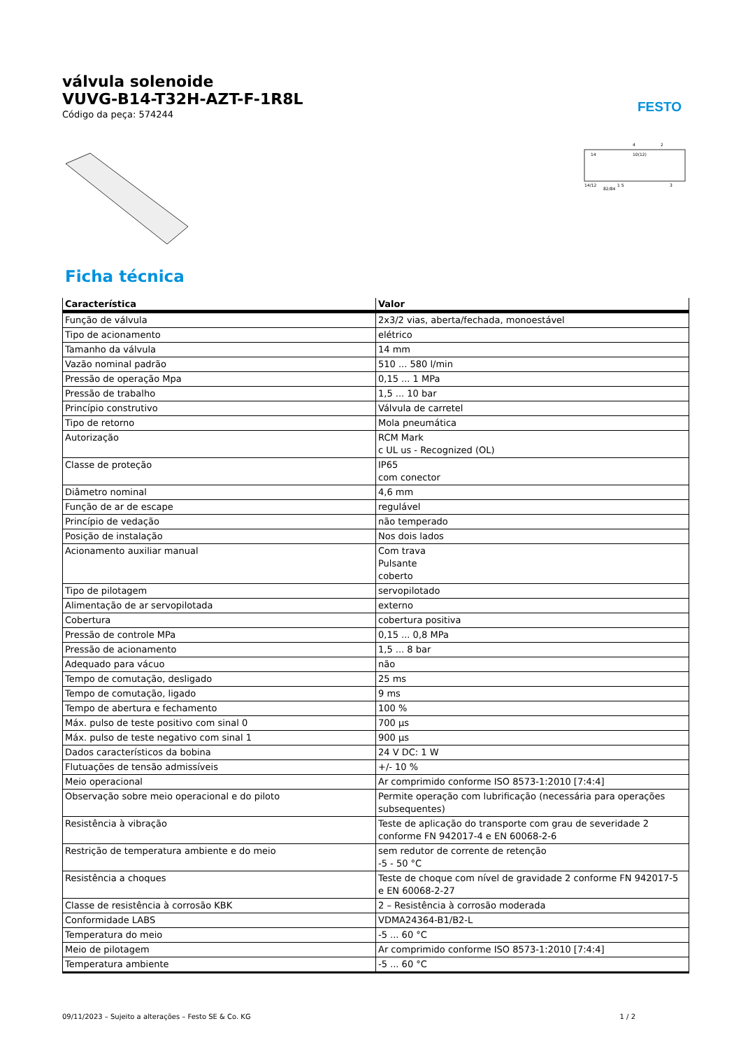FESTO
válvula solenoide
VUVG-B14-T32H-AZT-F-1R8L
Código da peça: 574244
14
4
10(12)
2
14/12
82/84
1 5
3
Ficha técnica
| Característica | Valor |
| --- | --- |
| Função de válvula | 2x3/2 vias, aberta/fechada, monoestável |
| Tipo de acionamento | elétrico |
| Tamanho da válvula | 14 mm |
| Vazão nominal padrão | 510 ... 580 l/min |
| Pressão de operação Mpa | 0,15 ... 1 MPa |
| Pressão de trabalho | 1,5 ... 10 bar |
| Princípio construtivo | Válvula de carretel |
| Tipo de retorno | Mola pneumática |
| Autorização | RCM Mark c UL us - Recognized (OL) |
| Classe de proteção | IP65 com conector |
| Diâmetro nominal | 4,6 mm |
| Função de ar de escape | regulável |
| Princípio de vedação | não temperado |
| Posição de instalação | Nos dois lados |
| Acionamento auxiliar manual | Com trava Pulsante coberto |
| Tipo de pilotagem | servopilotado |
| Alimentação de ar servopilotada | externo |
| Cobertura | cobertura positiva |
| Pressão de controle MPa | 0,15 ... 0,8 MPa |
| Pressão de acionamento | 1,5 ... 8 bar |
| Adequado para vácuo | não |
| Tempo de comutação, desligado | 25 ms |
| Tempo de comutação, ligado | 9 ms |
| Tempo de abertura e fechamento | 100 % |
| Máx. pulso de teste positivo com sinal 0 | 700 µs |
| Máx. pulso de teste negativo com sinal 1 | 900 µs |
| Dados característicos da bobina | 24 V DC: 1 W |
| Flutuações de tensão admissíveis | +/- 10 % |
| Meio operacional | Ar comprimido conforme ISO 8573-1:2010 [7:4:4] |
| Observação sobre meio operacional e do piloto | Permite operação com lubrificação (necessária para operações subsequentes) |
| Resistência à vibração | Teste de aplicação do transporte com grau de severidade 2 conforme FN 942017-4 e EN 60068-2-6 |
| Restrição de temperatura ambiente e do meio | sem redutor de corrente de retenção -5 - 50 °C |
| Resistência a choques | Teste de choque com nível de gravidade 2 conforme FN 942017-5 e EN 60068-2-27 |
| Classe de resistência à corrosão KBK | 2 – Resistência à corrosão moderada |
| Conformidade LABS | VDMA24364-B1/B2-L |
| Temperatura do meio | -5 ... 60 °C |
| Meio de pilotagem | Ar comprimido conforme ISO 8573-1:2010 [7:4:4] |
| Temperatura ambiente | -5 ... 60 °C |
09/11/2023 – Sujeito a alterações – Festo SE & Co. KG 1 / 2